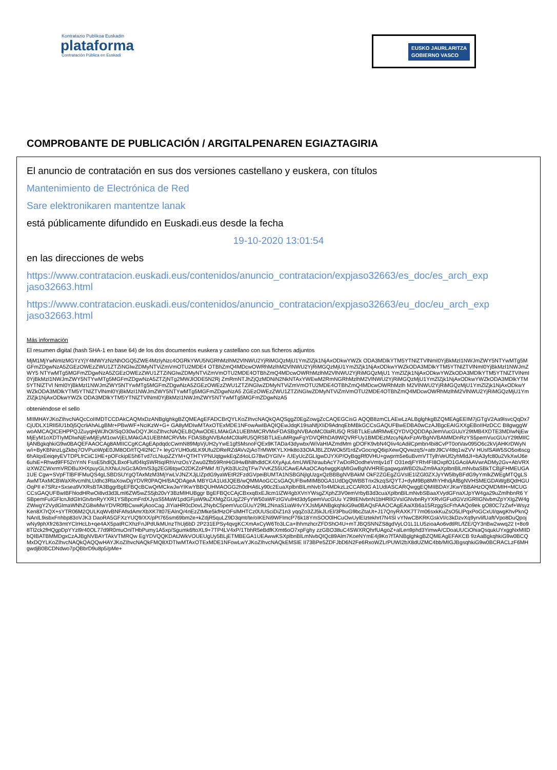Kontratazio Publikoa Euskadin
plataforma
Contratación Pública en Euskadi
EUSKO JAURLARITZA
GOBIERNO VASCO
COMPROBANTE DE PUBLICACIÓN / ARGITALPENAREN EGIAZTAGIRIA
El anuncio de contratación en sus dos versiones castellano y euskera, con títulos
Mantenimiento de Electrónica de Red
Sare elektronikaren mantentze lanak
está públicamente difundido en Euskadi.eus desde la fecha
19-10-2020 13:01:54
en las direcciones de webs
https://www.contratacion.euskadi.eus/contenidos/anuncio_contratacion/expjaso32663/es_doc/es_arch_exp jaso32663.html
https://www.contratacion.euskadi.eus/contenidos/anuncio_contratacion/expjaso32663/eu_doc/eu_arch_exp jaso32663.html
Más información
El resumen digital (hash SHA-1 en base 64) de los dos documentos euskera y castellano con sus ficheros adjuntos
MjM1MjYwNmIzMGYzYjY4MWYzNzNhOGQ5ZWE4MzIyNzc4OGRkYWU5NGRhMzlhM2VlNWU2YjRiMGQzMjU1YmZlZjk1NjAxODkwYWZk ODA3MDlkYTM5YTNlZTVlNmI0YjBkMzI1NWJmZWY5NTYwMTg5MGFmZDgwNzA5ZGEzOWEzZWU1ZTZiNGIwZDMyNTViZmVmOTU2MDE4 OTBhZmQ4MDcwOWRhMzlhM2VlNWU2YjRiMGQzMjU1YmZlZjk1NjAxODkwYWZkODA3MDlkYTM5YTNlZTVlNmI0YjBkMzI1NWJmZWY5 NTYwMTg5MGFmZDgwNzA5ZGEzOWEzZWU1ZTZiNGIwZDMyNTViZmVmOTU2MDE4OTBhZmQ4MDcwOWRhMzlhM2VlNWU2YjRiMGQzMjU1 YmZlZjk1NjAxODkwYWZkODA3MDlkYTM5YTNlZTVlNmI0YjBkMzI1NWJmZWY5NTYwMTg5MGFmZDgwNzA5ZTZjNTg2MWJlODE5N2Rj ZmRmNTJhZjQzMDNiN2NkNTAxYWEwM2RmNGRhMzlhM2VlNWU2YjRiMGQzMjU1YmZlZjk1NjAxODkwYWZkODA3MDlkYTM5YTNlZTVl NmI0YjBkMzI1NWJmZWY5NTYwMTg5MGFmZDgwNzA5ZGEzOWEzZWU1ZTZiNGIwZDMyNTViZmVmOTU2MDE4OTBhZmQ4MDcwOWRhMzlh M2VlNWU2YjRiMGQzMjU1YmZlZjk1NjAxODkwYWZkODA3MDlkYTM5YTNlZTVlNmI0YjBkMzI1NWJmZWY5NTYwMTg5MGFmZDgwNzA5 ZGEzOWEzZWU1ZTZiNGIwZDMyNTViZmVmOTU2MDE4OTBhZmQ4MDcwOWRhMzlhM2VlNWU2YjRiMGQzMjU1YmZlZjk1NjAxODkwYWZk ODA3MDlkYTM5YTNlZTVlNmI0YjBkMzI1NWJmZWY5NTYwMTg5MGFmZDgwNzA5
obteniéndose el sello
MIIMHAYJKoZIhvcNAQcCoIIMDTCCDAkCAQMxDzANBglghkgBZQMEAgEFADCBrQYLKoZIhvcNAQkQAQSggZ0EgZowgZcCAQEGCisG AQQB8zmCLAEwLzALBglghkgBZQMEAgEEIM7jGTgV2Aa9IsvcQqDx7CjUDLX1RlI5lU1b0j5QcrliAhALgBMr+PBwWF+NciKzW+G+ GA8yMDIwMTAxOTExMDE1NFowAwIBAQIQEwJdqK19saNfjXIiD9AdnqEbMBkGCCsGAQUFBwEDBA0wCzAJBgcEAIGXXgEBoIIHzDCC B8gwggWwoAMCAQICEHPPQJZuyqHjWJhOl/SqO30wDQYJKoZIhvcNAQELBQAwODELMAkGA1UEBhMCRVMxFDASBgNVBAoMC0laRU5Q RSBTLkEuMRMwEQYDVQQDDApJemVucGUuY29tMB4XDTE3MDIwNjEwMjEyM1oXDTIyMDIwNjEwMjEyM1owVjELMAkGA1UEBhMCRVMx FDASBgNVBAoMC0laRU5QRSBTLkEuMRgwFgYDVQRhDA9WQVRFUy1BMDEzMzcyNjAxFzAVBgNVBAMMDnRzYS5pemVucGUuY29tMIIC IjANBgkqhkiG9w0BAQEFAAOCAg8AMIICCgKCAgEApdqdcCwmN89MpVjUH2yYwE1gfSMsnoFQEx9KTADa43dywbx/WiVaHIAZmdMm gDOFK9vbN4QIiv4cAdilCpmbn4bi8CvPT0otVav095O6c2kVjAHKrDWyNw/i+ByKBNnzLgZkbq7OVPuoWpE0JM8OD/tTQ4l2NC7+ leyGYUH0u6LK9Ufu2DReRZdAVv2jAoTrMWtKYLXHk8o33OlAJBLZDWOk5f1rdZvGocngQ6ipXewQQvwzqS/+attrJ9CV48q1wZVV HUsfSAW5SO5oi6scg6hAIqxEeiqeyEVTDPLfrCiiC1HE+pOFckipE5h6Tvd7cLNupZZYM+QTHTYPNUqtgwkEqZd4oLG78wDYGIV+ /UEyUcZGLIgwDJYXiP/OyBqgRf0VHU+gwprm5e6uBvmVTTylhVeUf2yhMldJI+bA3yfc80u2VkXwlJ6e6uhiE+Rhwd9FF52nYnN FssE5hdlQLBxoFluf04lqSWRtiqIRhVnzOsYZwu0Zfb59RnHiGIHwBh8hdldCK4XyAjuL4mUWENraubAcY7wDoROodheVmtjv1dT O31edjFYRh4FI8OxpfO1GAcilAAVwrADMy2Gv+AbVRXizXWZCWxrmVRDBuXHXpuyGLhXNuUsGc3A0m/S3g2EGl6tqwO2DKZoPMkf /tI7yKb3Uc2qTFw7VvKZ55UCAwEAAaOCAq4wggKqMIGwBgNVHRIEgagwgaWBD2luZm9AaXplbnBlLmNvbaSBkTCBjjFHMEUGA1UE Cgw+SVpFTlBFIFMuQS4gLSBDSUYgQTAxMzM3MjYwLVJNZXJjLlZpdG9yaWEtR2FzdGVpeiBUMTA1NSBGNjIgUzgxQzBBBgNVBAkM OkF2ZGEgZGVsIE1lZGl0ZXJyYW5lbyBFdG9yYmlkZWEgMTQgLSAwMTAxMCBWaXRvcmlhLUdhc3RlaXowDgYDVR0PAQH/BAQDAgeA MBYGA1UdJQEB/wQMMAoGCCsGAQUFBwMIMB0GA1UdDgQWBBTnx2kzqS/QYTJ+dyM9Bp8MhYHhdjAfBgNVHSMEGDAWgBQdHGUOqPIl e7SRz+Sxsea9VXRsBTA3BggrBgEFBQcBCwQrMCkwJwYIKwYBBQUHMAOGG2h0dHA6Ly90c2EuaXplbnBlLmNvbTo4MDkzLzCCAR0G A1UdIASCARQwggEQMIIBDAYJKwYBBAHzOQMDMIH+MCUGCCsGAQUFBwIBFhlodHRwOi8vd3d3Lml6ZW5wZS5jb20vY3BzMIHUBggr BgEFBQcCAjCBxxqBxEJlcm1lZW4gbXVnYWsgZXphZ3V0emVrbyB3d3cuaXplbnBlLmNvbSBaaXVydGFnaXJpYW4ga29uZmlhbnR6 YSBpemFuIGFlcnJldGlrIGtvbnRyYXR1YSBpcmFrdXJyaS5MaW1pdGFjaW9uZXMgZGUgZ2FyYW50aWFzIGVuIHd3dy5pemVucGUu Y29tIENvbnN1bHRlIGVsIGNvbnRyYXRvIGFudGVzIGRlIGNvbmZpYXIgZW4gZWwgY2VydGlmaWNhZG8wMwYDVR0fBCwwKjAooCag JIYiaHR0cDovL2NybC5pemVucGUuY29tL2NnaS1iaW4vYXJsMjANBgkqhkiG9w0BAQsFAAOCAgEAaiXB6a15RzggScFrhAAQo9ek gO80C7zZwf+WsyzKen8X7rQX+sYTR06M2QULKqWvBNFAfsdAmrXbXK7lt07EAlnQ/4nEzZtMke5kfHzOFslMHTCz0UUSciDiZ1n3 yqqZo3ZJ5kJLrEl/3PbuG9bcZtaUt+J17QnyRAXK7T7m06sxkKuZsO5LlPqxPoGCxUl/qwgKhvPknQNAnIL9isbxFnhbp83oVJK3 DaoRA5GFXzYUQ9/XX/pPt765sm69bm2e+kZdjR5quLZ9D3qmt/te/oIKENi9WFlmcP76k18YmSOO0lHCuOwUylEIztekhrt7N4Sl vYNwCBKRKGskVI/c3kDzvXq9yrvlifUaft/Vpo8DuQpojwNy9phXfr263mtYClrHcLb+qe4AX5patRCXhzFnJPdUkMUnzThUj6bD 2P231EPSy4qvgKCXmAxCyW6To3LCa+lhhmzhcrZFDShO4U+mTJBQSNNZS8gdVyLO1L1LU5zioaAo6vdtlRL/fZE/QY3nBw2wwq22 t+8o98Tl2ck2fHQgpDpYYzl9r40OL77d9R0muOnlTHbPumy1A5xp/Sgumk6ftoXL9+7TP4LV4xP/1TbhR5eBdfKXmt6oO7xpFghy zzGBO38uC4SWXRQhrfUAgoZ+alLen9phd3YimwA/CDoaUUCiOhiaQsqukUYxggNxMIIDbQIBATBMMDgxCzAJBgNVBAYTAkVTMRQw EgYDVQQKDAtJWkVOUEUgUy5BLjETMBEGA1UEAwwKSXplbnBlLmNvbQIQc89Alm7KoeNYmE4j9Ko7fTANBglghkgBZQMEAgEFAKCB 9zAaBgkqhkiG9w0BCQMxDQYLKoZIhvcNAQkQAQQwHAYJKoZIhvcNAQkFMQ8XDTIwMTAxOTExMDE1NFowLwYJKoZIhvcNAQkEMSIE II73BPe5ZDFJbD6N2Fe6RxoWZLrPUWI2bX8dUZMC4bb/MIGJBgsqhkiG9w0BCRACLzF6MHgwdjB0BCDNdwo7pQBbrD9u8p5/pMe+